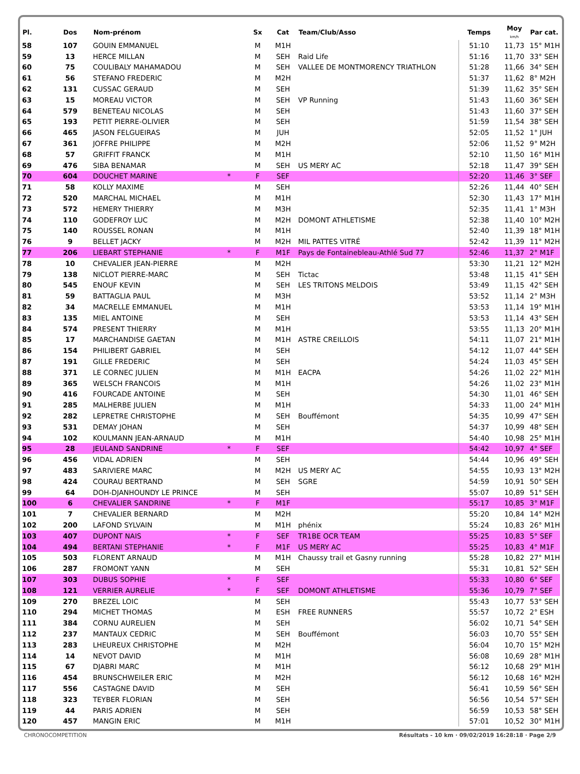| Pl. | Dos | Nom-prénom | | Sx | Cat | Team/Club/Asso | Temps | Moy km/h | Par cat. |
| --- | --- | --- | --- | --- | --- | --- | --- | --- | --- |
| 58 | 107 | GOUIN EMMANUEL | | M | M1H | | 51:10 | 11,73 | 15° M1H |
| 59 | 13 | HERCE MILLAN | | M | SEH | Raid Life | 51:16 | 11,70 | 33° SEH |
| 60 | 75 | COULIBALY MAHAMADOU | | M | SEH | VALLEE DE MONTMORENCY TRIATHLON | 51:28 | 11,66 | 34° SEH |
| 61 | 56 | STEFANO FREDERIC | | M | M2H | | 51:37 | 11,62 | 8° M2H |
| 62 | 131 | CUSSAC GERAUD | | M | SEH | | 51:39 | 11,62 | 35° SEH |
| 63 | 15 | MOREAU VICTOR | | M | SEH | VP Running | 51:43 | 11,60 | 36° SEH |
| 64 | 579 | BENETEAU NICOLAS | | M | SEH | | 51:43 | 11,60 | 37° SEH |
| 65 | 193 | PETIT PIERRE-OLIVIER | | M | SEH | | 51:59 | 11,54 | 38° SEH |
| 66 | 465 | JASON FELGUEIRAS | | M | JUH | | 52:05 | 11,52 | 1° JUH |
| 67 | 361 | JOFFRE PHILIPPE | | M | M2H | | 52:06 | 11,52 | 9° M2H |
| 68 | 57 | GRIFFIT FRANCK | | M | M1H | | 52:10 | 11,50 | 16° M1H |
| 69 | 476 | SIBA BENAMAR | | M | SEH | US MERY AC | 52:18 | 11,47 | 39° SEH |
| 70 | 604 | DOUCHET MARINE | * | F | SEF | | 52:20 | 11,46 | 3° SEF |
| 71 | 58 | KOLLY MAXIME | | M | SEH | | 52:26 | 11,44 | 40° SEH |
| 72 | 520 | MARCHAL MICHAEL | | M | M1H | | 52:30 | 11,43 | 17° M1H |
| 73 | 572 | HEMERY THIERRY | | M | M3H | | 52:35 | 11,41 | 1° M3H |
| 74 | 110 | GODEFROY LUC | | M | M2H | DOMONT ATHLETISME | 52:38 | 11,40 | 10° M2H |
| 75 | 140 | ROUSSEL RONAN | | M | M1H | | 52:40 | 11,39 | 18° M1H |
| 76 | 9 | BELLET JACKY | | M | M2H | MIL PATTES VITRÉ | 52:42 | 11,39 | 11° M2H |
| 77 | 206 | LIEBART STEPHANIE | * | F | M1F | Pays de Fontainebleau-Athlé Sud 77 | 52:46 | 11,37 | 2° M1F |
| 78 | 10 | CHEVALIER JEAN-PIERRE | | M | M2H | | 53:30 | 11,21 | 12° M2H |
| 79 | 138 | NICLOT PIERRE-MARC | | M | SEH | Tictac | 53:48 | 11,15 | 41° SEH |
| 80 | 545 | ENOUF KEVIN | | M | SEH | LES TRITONS MELDOIS | 53:49 | 11,15 | 42° SEH |
| 81 | 59 | BATTAGLIA PAUL | | M | M3H | | 53:52 | 11,14 | 2° M3H |
| 82 | 34 | MACRELLE EMMANUEL | | M | M1H | | 53:53 | 11,14 | 19° M1H |
| 83 | 135 | MIEL ANTOINE | | M | SEH | | 53:53 | 11,14 | 43° SEH |
| 84 | 574 | PRESENT THIERRY | | M | M1H | | 53:55 | 11,13 | 20° M1H |
| 85 | 17 | MARCHANDISE GAETAN | | M | M1H | ASTRE CREILLOIS | 54:11 | 11,07 | 21° M1H |
| 86 | 154 | PHILIBERT GABRIEL | | M | SEH | | 54:12 | 11,07 | 44° SEH |
| 87 | 191 | GILLE FREDERIC | | M | SEH | | 54:24 | 11,03 | 45° SEH |
| 88 | 371 | LE CORNEC JULIEN | | M | M1H | EACPA | 54:26 | 11,02 | 22° M1H |
| 89 | 365 | WELSCH FRANCOIS | | M | M1H | | 54:26 | 11,02 | 23° M1H |
| 90 | 416 | FOURCADE ANTOINE | | M | SEH | | 54:30 | 11,01 | 46° SEH |
| 91 | 285 | MALHERBE JULIEN | | M | M1H | | 54:33 | 11,00 | 24° M1H |
| 92 | 282 | LEPRETRE CHRISTOPHE | | M | SEH | Bouffémont | 54:35 | 10,99 | 47° SEH |
| 93 | 531 | DEMAY JOHAN | | M | SEH | | 54:37 | 10,99 | 48° SEH |
| 94 | 102 | KOULMANN JEAN-ARNAUD | | M | M1H | | 54:40 | 10,98 | 25° M1H |
| 95 | 28 | JEULAND SANDRINE | * | F | SEF | | 54:42 | 10,97 | 4° SEF |
| 96 | 456 | VIDAL ADRIEN | | M | SEH | | 54:44 | 10,96 | 49° SEH |
| 97 | 483 | SARIVIERE MARC | | M | M2H | US MERY AC | 54:55 | 10,93 | 13° M2H |
| 98 | 424 | COURAU BERTRAND | | M | SEH | SGRE | 54:59 | 10,91 | 50° SEH |
| 99 | 64 | DOH-DJANHOUNDY LE PRINCE | | M | SEH | | 55:07 | 10,89 | 51° SEH |
| 100 | 6 | CHEVALIER SANDRINE | * | F | M1F | | 55:17 | 10,85 | 3° M1F |
| 101 | 7 | CHEVALIER BERNARD | | M | M2H | | 55:20 | 10,84 | 14° M2H |
| 102 | 200 | LAFOND SYLVAIN | | M | M1H | phénix | 55:24 | 10,83 | 26° M1H |
| 103 | 407 | DUPONT NAIS | * | F | SEF | TR1BE OCR TEAM | 55:25 | 10,83 | 5° SEF |
| 104 | 494 | BERTANI STEPHANIE | * | F | M1F | US MERY AC | 55:25 | 10,83 | 4° M1F |
| 105 | 503 | FLORENT ARNAUD | | M | M1H | Chaussy trail et Gasny running | 55:28 | 10,82 | 27° M1H |
| 106 | 287 | FROMONT YANN | | M | SEH | | 55:31 | 10,81 | 52° SEH |
| 107 | 303 | DUBUS SOPHIE | * | F | SEF | | 55:33 | 10,80 | 6° SEF |
| 108 | 121 | VERRIER AURELIE | * | F | SEF | DOMONT ATHLETISME | 55:36 | 10,79 | 7° SEF |
| 109 | 270 | BREZEL LOIC | | M | SEH | | 55:43 | 10,77 | 53° SEH |
| 110 | 294 | MICHET THOMAS | | M | ESH | FREE RUNNERS | 55:57 | 10,72 | 2° ESH |
| 111 | 384 | CORNU AURELIEN | | M | SEH | | 56:02 | 10,71 | 54° SEH |
| 112 | 237 | MANTAUX CEDRIC | | M | SEH | Bouffémont | 56:03 | 10,70 | 55° SEH |
| 113 | 283 | LHEUREUX CHRISTOPHE | | M | M2H | | 56:04 | 10,70 | 15° M2H |
| 114 | 14 | NEVOT DAVID | | M | M1H | | 56:08 | 10,69 | 28° M1H |
| 115 | 67 | DJABRI MARC | | M | M1H | | 56:12 | 10,68 | 29° M1H |
| 116 | 454 | BRUNSCHWEILER ERIC | | M | M2H | | 56:12 | 10,68 | 16° M2H |
| 117 | 556 | CASTAGNE DAVID | | M | SEH | | 56:41 | 10,59 | 56° SEH |
| 118 | 323 | TEYBER FLORIAN | | M | SEH | | 56:56 | 10,54 | 57° SEH |
| 119 | 44 | PARIS ADRIEN | | M | SEH | | 56:59 | 10,53 | 58° SEH |
| 120 | 457 | MANGIN ERIC | | M | M1H | | 57:01 | 10,52 | 30° M1H |
CHRONOCOMPETITION Résultats - 10 km · 09/02/2019 16:28:18 · Page 2/9